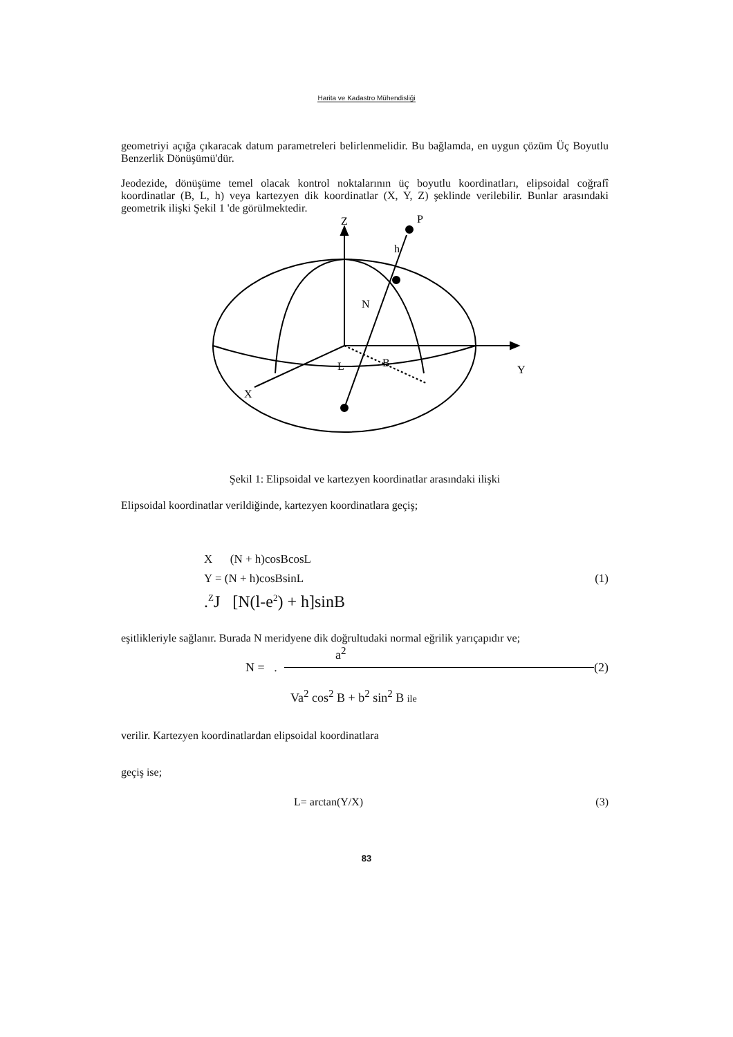Harita ve Kadastro Mühendisliği
geometriyi açığa çıkaracak datum parametreleri belirlenmelidir. Bu bağlamda, en uygun çözüm Üç Boyutlu Benzerlik Dönüşümü'dür.
Jeodezide, dönüşüme temel olacak kontrol noktalarının üç boyutlu koordinatları, elipsoidal coğrafî koordinatlar (B, L, h) veya kartezyen dik koordinatlar (X, Y, Z) şeklinde verilebilir. Bunlar arasındaki geometrik ilişki Şekil 1 'de görülmektedir.
Z
P
h
N
B
L
Y
X
Şekil 1: Elipsoidal ve kartezyen koordinatlar arasındaki ilişki
Elipsoidal koordinatlar verildiğinde, kartezyen koordinatlara geçiş;
X (N + h)cosBcosL
Y = (N + h)cosBsinL (1)
.<sup>Z</sup>J [N(l-e<sup>2</sup>) + h]sinB
eşitlikleriyle sağlanır. Burada N meridyene dik doğrultudaki normal eğrilik yarıçapıdır ve;
a<sup>2</sup>
N = . (2)
Va<sup>2</sup> cos<sup>2</sup> B + b<sup>2</sup> sin<sup>2</sup> B ile
verilir. Kartezyen koordinatlardan elipsoidal koordinatlara
geçiş ise;
L= arctan(Y/X) (3)
83